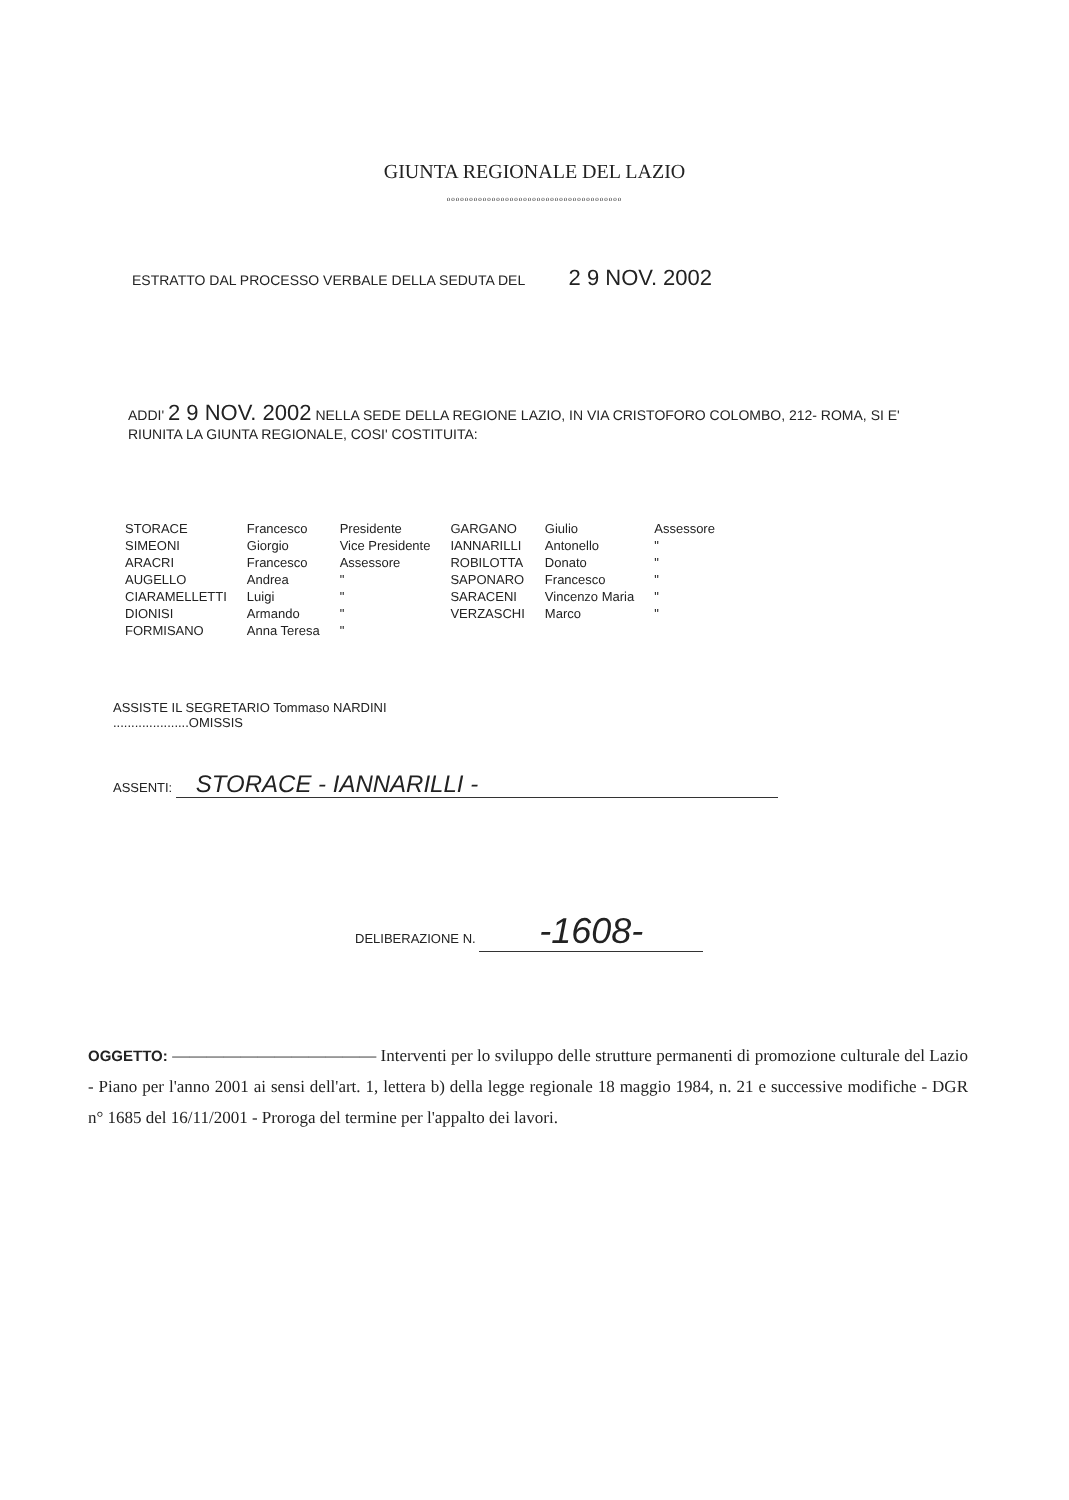GIUNTA REGIONALE DEL LAZIO
ooooooooooooooooooooooooooooooooooooooo
ESTRATTO DAL PROCESSO VERBALE DELLA SEDUTA DEL 2 9 NOV. 2002
ADDI' 2 9 NOV. 2002 NELLA SEDE DELLA REGIONE LAZIO, IN VIA CRISTOFORO COLOMBO, 212- ROMA, SI E' RIUNITA LA GIUNTA REGIONALE, COSI' COSTITUITA:
| STORACE | Francesco | Presidente | GARGANO | Giulio | Assessore |
| SIMEONI | Giorgio | Vice Presidente | IANNARILLI | Antonello | " |
| ARACRI | Francesco | Assessore | ROBILOTTA | Donato | " |
| AUGELLO | Andrea | " | SAPONARO | Francesco | " |
| CIARAMELLETTI | Luigi | " | SARACENI | Vincenzo Maria | " |
| DIONISI | Armando | " | VERZASCHI | Marco | " |
| FORMISANO | Anna Teresa | " | | | |
ASSISTE IL SEGRETARIO Tommaso NARDINI
.....................OMISSIS
ASSENTI: STORACE - IANNARILLI -
DELIBERAZIONE N. -1608-
OGGETTO: ———————————— Interventi per lo sviluppo delle strutture permanenti di promozione culturale del Lazio - Piano per l'anno 2001 ai sensi dell'art. 1, lettera b) della legge regionale 18 maggio 1984, n. 21 e successive modifiche - DGR n° 1685 del 16/11/2001 - Proroga del termine per l'appalto dei lavori.